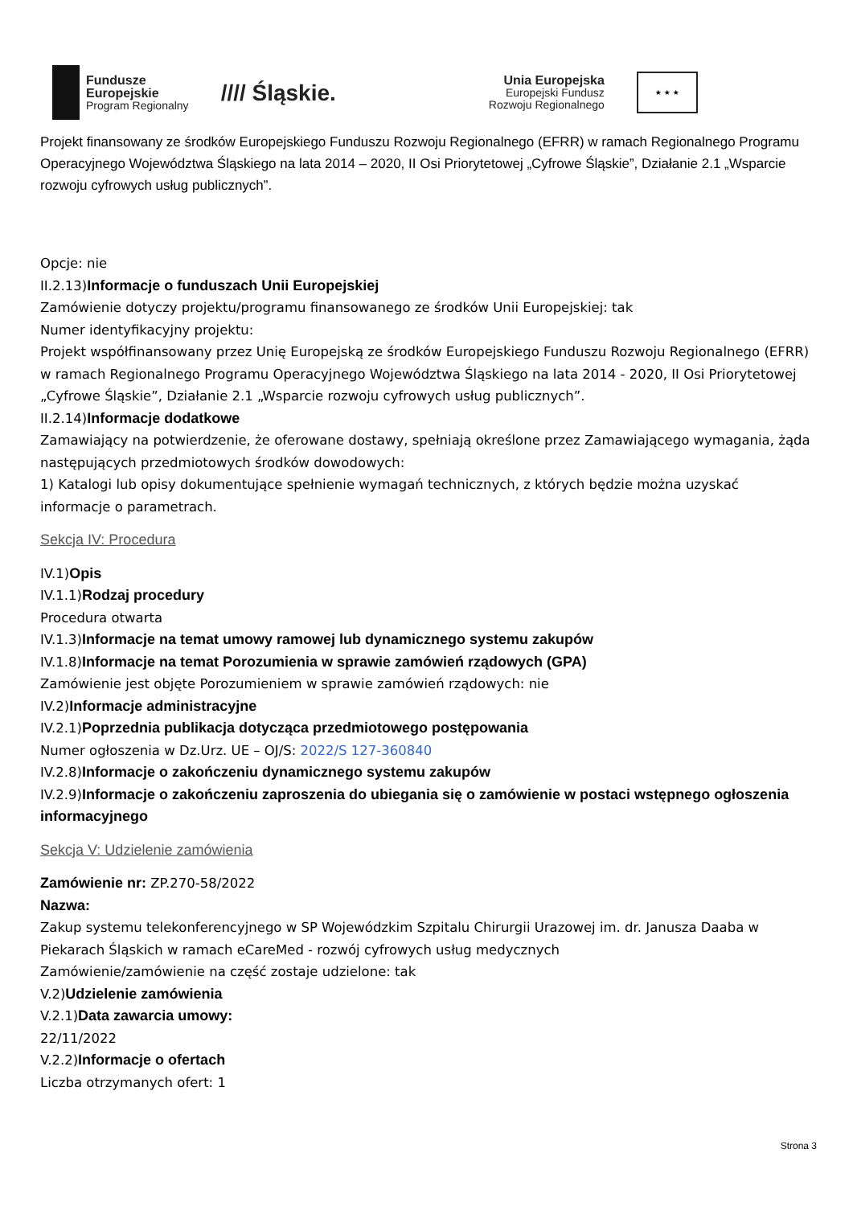Fundusze
Europejskie
Program Regionalny
//// Śląskie.
Unia Europejska
Europejski Fundusz
Rozwoju Regionalnego
★ ★ ★
Projekt finansowany ze środków Europejskiego Funduszu Rozwoju Regionalnego (EFRR) w ramach Regionalnego Programu Operacyjnego Województwa Śląskiego na lata 2014 – 2020, II Osi Priorytetowej „Cyfrowe Śląskie”, Działanie 2.1 „Wsparcie rozwoju cyfrowych usług publicznych”.
Opcje: nie
II.2.13)Informacje o funduszach Unii Europejskiej
Zamówienie dotyczy projektu/programu finansowanego ze środków Unii Europejskiej: tak
Numer identyfikacyjny projektu:
Projekt współfinansowany przez Unię Europejską ze środków Europejskiego Funduszu Rozwoju Regionalnego (EFRR) w ramach Regionalnego Programu Operacyjnego Województwa Śląskiego na lata 2014 - 2020, II Osi Priorytetowej „Cyfrowe Śląskie”, Działanie 2.1 „Wsparcie rozwoju cyfrowych usług publicznych”.
II.2.14)Informacje dodatkowe
Zamawiający na potwierdzenie, że oferowane dostawy, spełniają określone przez Zamawiającego wymagania, żąda następujących przedmiotowych środków dowodowych:
1) Katalogi lub opisy dokumentujące spełnienie wymagań technicznych, z których będzie można uzyskać informacje o parametrach.
Sekcja IV: Procedura
IV.1)Opis
IV.1.1)Rodzaj procedury
Procedura otwarta
IV.1.3)Informacje na temat umowy ramowej lub dynamicznego systemu zakupów
IV.1.8)Informacje na temat Porozumienia w sprawie zamówień rządowych (GPA)
Zamówienie jest objęte Porozumieniem w sprawie zamówień rządowych: nie
IV.2)Informacje administracyjne
IV.2.1)Poprzednia publikacja dotycząca przedmiotowego postępowania
Numer ogłoszenia w Dz.Urz. UE – OJ/S: 2022/S 127-360840
IV.2.8)Informacje o zakończeniu dynamicznego systemu zakupów
IV.2.9)Informacje o zakończeniu zaproszenia do ubiegania się o zamówienie w postaci wstępnego ogłoszenia informacyjnego
Sekcja V: Udzielenie zamówienia
Zamówienie nr: ZP.270-58/2022
Nazwa:
Zakup systemu telekonferencyjnego w SP Wojewódzkim Szpitalu Chirurgii Urazowej im. dr. Janusza Daaba w Piekarach Śląskich w ramach eCareMed - rozwój cyfrowych usług medycznych
Zamówienie/zamówienie na część zostaje udzielone: tak
V.2)Udzielenie zamówienia
V.2.1)Data zawarcia umowy:
22/11/2022
V.2.2)Informacje o ofertach
Liczba otrzymanych ofert: 1
Strona 3